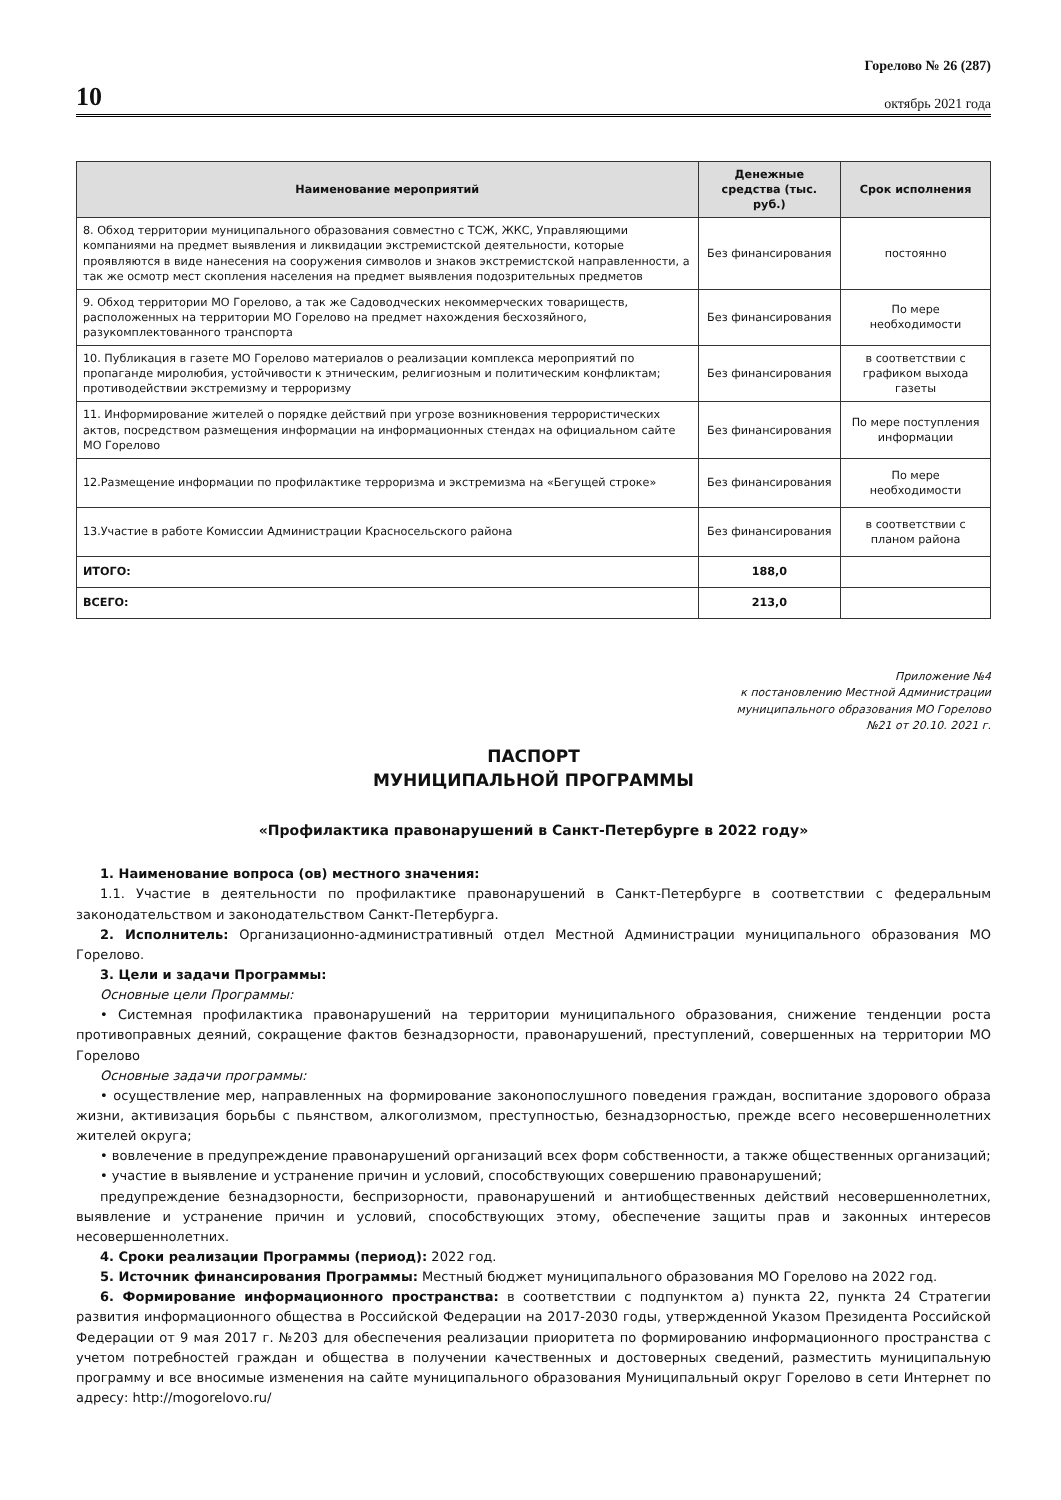10
Горелово № 26 (287)
октябрь 2021 года
| Наименование мероприятий | Денежные средства (тыс. руб.) | Срок исполнения |
| --- | --- | --- |
| 8. Обход территории муниципального образования совместно с ТСЖ, ЖКС, Управляющими компаниями на предмет выявления и ликвидации экстремистской деятельности, которые проявляются в виде нанесения на сооружения символов и знаков экстремистской направленности, а так же осмотр мест скопления населения на предмет выявления подозрительных предметов | Без финансирования | постоянно |
| 9. Обход территории МО Горелово, а так же Садоводческих некоммерческих товариществ, расположенных на территории МО Горелово на предмет нахождения бесхозяйного, разукомплектованного транспорта | Без финансирования | По мере необходимости |
| 10. Публикация в газете МО Горелово материалов о реализации комплекса мероприятий по пропаганде миролюбия, устойчивости к этническим, религиозным и политическим конфликтам; противодействии экстремизму и терроризму | Без финансирования | в соответствии с графиком выхода газеты |
| 11. Информирование жителей о порядке действий при угрозе возникновения террористических актов, посредством размещения информации на информационных стендах на официальном сайте МО Горелово | Без финансирования | По мере поступления информации |
| 12.Размещение информации по профилактике терроризма и экстремизма на «Бегущей строке» | Без финансирования | По мере необходимости |
| 13.Участие в работе Комиссии Администрации Красносельского района | Без финансирования | в соответствии с планом района |
| ИТОГО: | 188,0 | |
| ВСЕГО: | 213,0 | |
Приложение №4
к постановлению Местной Администрации
муниципального образования МО Горелово
№21 от 20.10. 2021 г.
ПАСПОРТ
МУНИЦИПАЛЬНОЙ ПРОГРАММЫ
«Профилактика правонарушений в Санкт-Петербурге в 2022 году»
1. Наименование вопроса (ов) местного значения:
1.1. Участие в деятельности по профилактике правонарушений в Санкт-Петербурге в соответствии с федеральным законодательством и законодательством Санкт-Петербурга.
2. Исполнитель: Организационно-административный отдел Местной Администрации муниципального образования МО Горелово.
3. Цели и задачи Программы:
Основные цели Программы:
• Системная профилактика правонарушений на территории муниципального образования, снижение тенденции роста противоправных деяний, сокращение фактов безнадзорности, правонарушений, преступлений, совершенных на территории МО Горелово
Основные задачи программы:
• осуществление мер, направленных на формирование законопослушного поведения граждан, воспитание здорового образа жизни, активизация борьбы с пьянством, алкоголизмом, преступностью, безнадзорностью, прежде всего несовершеннолетних жителей округа;
• вовлечение в предупреждение правонарушений организаций всех форм собственности, а также общественных организаций;
• участие в выявление и устранение причин и условий, способствующих совершению правонарушений;
предупреждение безнадзорности, беспризорности, правонарушений и антиобщественных действий несовершеннолетних, выявление и устранение причин и условий, способствующих этому, обеспечение защиты прав и законных интересов несовершеннолетних.
4. Сроки реализации Программы (период): 2022 год.
5. Источник финансирования Программы: Местный бюджет муниципального образования МО Горелово на 2022 год.
6. Формирование информационного пространства: в соответствии с подпунктом а) пункта 22, пункта 24 Стратегии развития информационного общества в Российской Федерации на 2017-2030 годы, утвержденной Указом Президента Российской Федерации от 9 мая 2017 г. №203 для обеспечения реализации приоритета по формированию информационного пространства с учетом потребностей граждан и общества в получении качественных и достоверных сведений, разместить муниципальную программу и все вносимые изменения на сайте муниципального образования Муниципальный округ Горелово в сети Интернет по адресу: http://mogorelovo.ru/